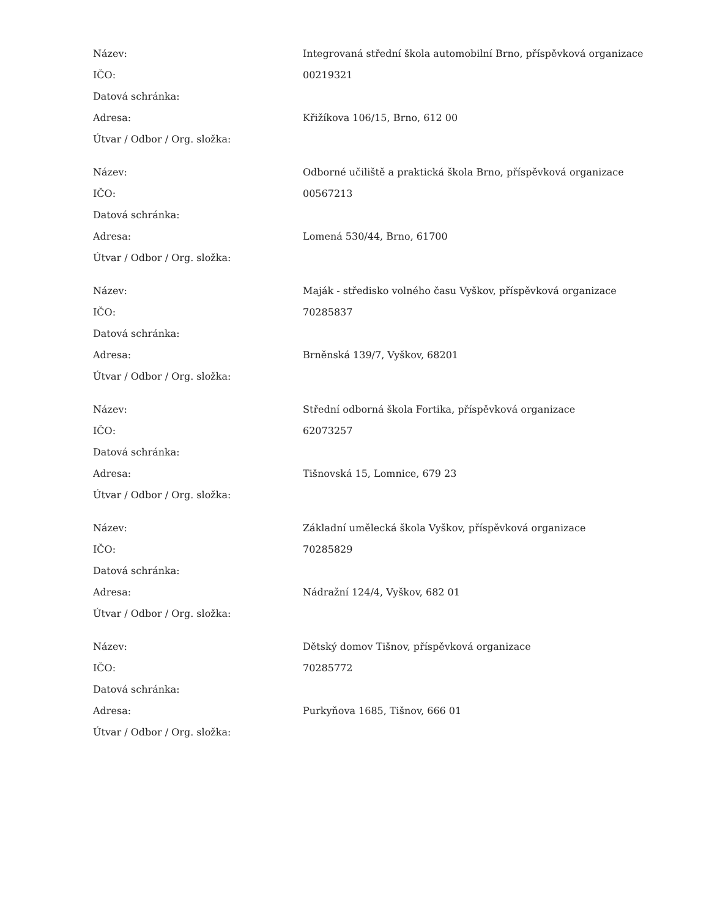| Název: | Integrovaná střední škola automobilní Brno, příspěvková organizace |
| IČO: | 00219321 |
| Datová schránka: | |
| Adresa: | Křižíkova 106/15, Brno, 612 00 |
| Útvar / Odbor / Org. složka: | |
| Název: | Odborné učiliště a praktická škola Brno, příspěvková organizace |
| IČO: | 00567213 |
| Datová schránka: | |
| Adresa: | Lomená 530/44, Brno, 61700 |
| Útvar / Odbor / Org. složka: | |
| Název: | Maják - středisko volného času Vyškov, příspěvková organizace |
| IČO: | 70285837 |
| Datová schránka: | |
| Adresa: | Brněnská 139/7, Vyškov, 68201 |
| Útvar / Odbor / Org. složka: | |
| Název: | Střední odborná škola Fortika, příspěvková organizace |
| IČO: | 62073257 |
| Datová schránka: | |
| Adresa: | Tišnovská 15, Lomnice, 679 23 |
| Útvar / Odbor / Org. složka: | |
| Název: | Základní umělecká škola Vyškov, příspěvková organizace |
| IČO: | 70285829 |
| Datová schránka: | |
| Adresa: | Nádražní 124/4, Vyškov, 682 01 |
| Útvar / Odbor / Org. složka: | |
| Název: | Dětský domov Tišnov, příspěvková organizace |
| IČO: | 70285772 |
| Datová schránka: | |
| Adresa: | Purkyňova 1685, Tišnov, 666 01 |
| Útvar / Odbor / Org. složka: | |